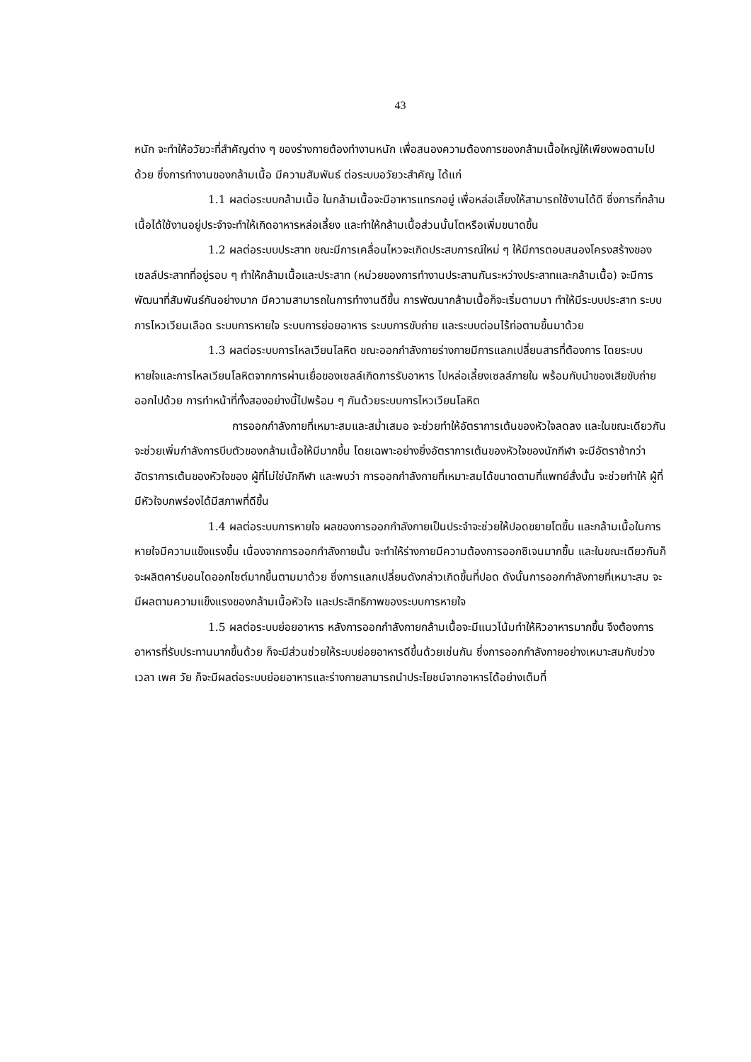43
หนัก จะทำให้อวัยวะที่สำคัญต่าง ๆ ของร่างกายต้องทำงานหนัก เพื่อสนองความต้องการของกล้ามเนื้อใหญ่ให้เพียงพอตามไปด้วย ซึ่งการทำงานของกล้ามเนื้อ มีความสัมพันธ์ ต่อระบบอวัยวะสำคัญ ได้แก่
1.1 ผลต่อระบบกล้ามเนื้อ ในกล้ามเนื้อจะมีอาหารแทรกอยู่ เพื่อหล่อเลี้ยงให้สามารถใช้งานได้ดี ซึ่งการที่กล้ามเนื้อได้ใช้งานอยู่ประจำจะทำให้เกิดอาหารหล่อเลี้ยง และทำให้กล้ามเนื้อส่วนนั้นโตหรือเพิ่มขนาดขึ้น
1.2 ผลต่อระบบประสาท ขณะมีการเคลื่อนไหวจะเกิดประสบการณ์ใหม่ ๆ ให้มีการตอบสนองโครงสร้างของเซลล์ประสาทที่อยู่รอบ ๆ ทำให้กล้ามเนื้อและประสาท (หน่วยของการทำงานประสานกันระหว่างประสาทและกล้ามเนื้อ) จะมีการพัฒนาที่สัมพันธ์กันอย่างมาก มีความสามารถในการทำงานดีขึ้น การพัฒนากล้ามเนื้อก็จะเริ่มตามมา ทำให้มีระบบประสาท ระบบการไหวเวียนเลือด ระบบการหายใจ ระบบการย่อยอาหาร ระบบการขับถ่าย และระบบต่อมไร้ท่อตามขึ้นมาด้วย
1.3 ผลต่อระบบการไหลเวียนโลหิต ขณะออกกำลังกายร่างกายมีการแลกเปลี่ยนสารที่ต้องการ โดยระบบหายใจและการไหลเวียนโลหิตจากการผ่านเยื่อของเซลล์เกิดการรับอาหาร ไปหล่อเลี้ยงเซลล์ภายใน พร้อมกับนำของเสียขับถ่ายออกไปด้วย การทำหน้าที่ทั้งสองอย่างนี้ไปพร้อม ๆ กันด้วยระบบการไหวเวียนโลหิต
การออกกำลังกายที่เหมาะสมและสม่ำเสมอ จะช่วยทำให้อัตราการเต้นของหัวใจลดลง และในขณะเดียวกัน จะช่วยเพิ่มกำลังการบีบตัวของกล้ามเนื้อให้มีมากขึ้น โดยเฉพาะอย่างยิ่งอัตราการเต้นของหัวใจของนักกีฬา จะมีอัตราช้ากว่าอัตราการเต้นของหัวใจของ ผู้ที่ไม่ใช่นักกีฬา และพบว่า การออกกำลังกายที่เหมาะสมได้ขนาดตามที่แพทย์สั่งนั้น จะช่วยทำให้ ผู้ที่มีหัวใจบกพร่องได้มีสภาพที่ดีขึ้น
1.4 ผลต่อระบบการหายใจ ผลของการออกกำลังกายเป็นประจำจะช่วยให้ปอดขยายโตขึ้น และกล้ามเนื้อในการหายใจมีความแข็งแรงขึ้น เนื่องจากการออกกำลังกายนั้น จะทำให้ร่างกายมีความต้องการออกซิเจนมากขึ้น และในขณะเดียวกันก็จะผลิตคาร์บอนไดออกไซต์มากขึ้นตามมาด้วย ซึ่งการแลกเปลี่ยนดังกล่าวเกิดขึ้นที่ปอด ดังนั้นการออกกำลังกายที่เหมาะสม จะมีผลตามความแข็งแรงของกล้ามเนื้อหัวใจ และประสิทธิภาพของระบบการหายใจ
1.5 ผลต่อระบบย่อยอาหาร หลังการออกกำลังกายกล้ามเนื้อจะมีแนวโน้มทำให้หิวอาหารมากขึ้น จึงต้องการอาหารที่รับประทานมากขึ้นด้วย ก็จะมีส่วนช่วยให้ระบบย่อยอาหารดีขึ้นด้วยเช่นกัน ซึ่งการออกกำลังกายอย่างเหมาะสมกับช่วงเวลา เพศ วัย ก็จะมีผลต่อระบบย่อยอาหารและร่างกายสามารถนำประโยชน์จากอาหารได้อย่างเต็มที่